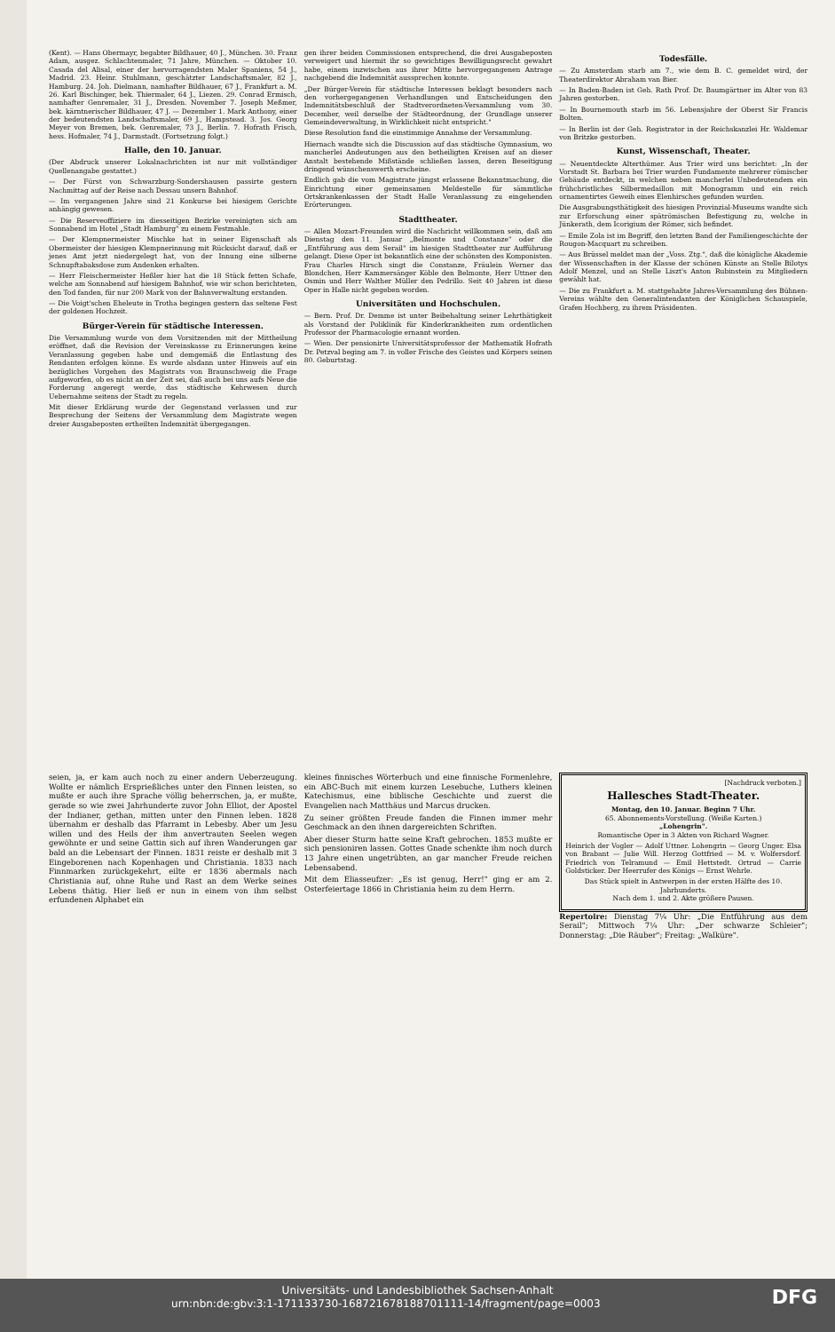(Kent). — Hans Obermayr, begabter Bildhauer, 40 J., München. 30. Franz Adam, ausgez. Schlachtenmaler, 71 Jahre, München. — Oktober 10. Casada del Alisal, einer der hervorragendsten Maler Spaniens, 54 J., Madrid. 23. Heinr. Stuhlmann, geschätzter Landschaftsmaler, 82 J., Hamburg. 24. Joh. Dielmann, namhafter Bildhauer, 67 J., Frankfurt a. M. 26. Karl Bischinger, bek. Thiermaler, 64 J., Liezen. 29. Conrad Ermisch, namhafter Genremaler, 31 J., Dresden. November 7. Joseph Meßmer, bek. kärntnerischer Bildhauer, 47 J. — Dezember 1. Mark Anthony, einer der bedeutendsten Landschaftsmaler, 69 J., Hampstead. 3. Jos. Georg Meyer von Bremen, bek. Genremaler, 73 J., Berlin. 7. Hofrath Frisch, hess. Hofmaler, 74 J., Darmstadt. (Fortsetzung folgt.)
Halle, den 10. Januar.
(Der Abdruck unserer Lokalnachrichten ist nur mit vollständiger Quellenangabe gestattet.)
— Der Fürst von Schwarzburg-Sondershausen passirte gestern Nachmittag auf der Reise nach Dessau unsern Bahnhof.
— Im vergangenen Jahre sind 21 Konkurse bei hiesigem Gerichte anhängig gewesen.
— Die Reserveoffiziere im diesseitigen Bezirke vereinigten sich am Sonnabend im Hotel „Stadt Hamburg" zu einem Festmahle.
— Der Klempnermeister Mischke hat in seiner Eigenschaft als Obermeister der hiesigen Klempnerinnung mit Rücksicht darauf, daß er jenes Amt jetzt niedergelegt hat, von der Innung eine silberne Schnupftabaksdose zum Andenken erhalten.
— Herr Fleischermeister Heßler hier hat die 18 Stück fetten Schafe, welche am Sonnabend auf hiesigem Bahnhof, wie wir schon berichteten, den Tod fanden, für nur 200 Mark von der Bahnverwaltung erstanden.
— Die Voigt'schen Eheleute in Trotha begingen gestern das seltene Fest der goldenen Hochzeit.
Bürger-Verein für städtische Interessen.
Die Versammlung wurde von dem Vorsitzenden mit der Mittheilung eröffnet, daß die Revision der Vereinskasse zu Erinnerungen keine Veranlassung gegeben habe und demgemäß die Entlastung des Rendanten erfolgen könne. Es wurde alsdann unter Hinweis auf ein bezügliches Vorgehen des Magistrats von Braunschweig die Frage aufgeworfen, ob es nicht an der Zeit sei, daß auch bei uns aufs Neue die Forderung angeregt werde, das städtische Kehrwesen durch Uebernahme seitens der Stadt zu regeln.
Mit dieser Erklärung wurde der Gegenstand verlassen und zur Besprechung der Seitens der Versammlung dem Magistrate wegen dreier Ausgabeposten ertheilten Indemnität übergegangen.
gen ihrer beiden Commissionen entsprechend, die drei Ausgabeposten verweigert und hiermit ihr so gewichtiges Bewilligungsrecht gewahrt habe, einem inzwischen aus ihrer Mitte hervorgegangenen Antrage nachgebend die Indemnität aussprechen konnte.
„Der Bürger-Verein für städtische Interessen beklagt besonders nach den vorhergegangenen Verhandlungen und Entscheidungen den Indemnitätsbeschluß der Stadtverordneten-Versammlung vom 30. December, weil derselbe der Städteordnung, der Grundlage unserer Gemeindeverwaltung, in Wirklichkeit nicht entspricht."
Diese Resolution fand die einstimmige Annahme der Versammlung.
Hiernach wandte sich die Discussion auf das städtische Gymnasium, wo mancherlei Andeutungen aus den betheiligten Kreisen auf an dieser Anstalt bestehende Mißstände schließen lassen, deren Beseitigung dringend wünschenswerth erscheine.
Endlich gab die vom Magistrate jüngst erlassene Bekanntmachung, die Einrichtung einer gemeinsamen Meldestelle für sämmtliche Ortskrankenkassen der Stadt Halle Veranlassung zu eingehenden Erörterungen.
Stadttheater.
— Allen Mozart-Freunden wird die Nachricht willkommen sein, daß am Dienstag den 11. Januar „Belmonte und Constanze" oder die „Entführung aus dem Serail" im hiesigen Stadttheater zur Aufführung gelangt. Diese Oper ist bekanntlich eine der schönsten des Komponisten. Frau Charles Hirsch singt die Constanze, Fräulein Werner das Blondchen, Herr Kammersänger Köble den Belmonte, Herr Uttner den Osmin und Herr Walther Müller den Pedrillo. Seit 40 Jahren ist diese Oper in Halle nicht gegeben worden.
Universitäten und Hochschulen.
— Bern. Prof. Dr. Demme ist unter Beibehaltung seiner Lehrthätigkeit als Vorstand der Poliklinik für Kinderkrankheiten zum ordentlichen Professor der Pharmacologie ernannt worden.
— Wien. Der pensionirte Universitätsprofessor der Mathematik Hofrath Dr. Petzval beging am 7. in voller Frische des Geistes und Körpers seinen 80. Geburtstag.
Todesfälle.
— Zu Amsterdam starb am 7., wie dem B. C. gemeldet wird, der Theaterdirektor Abraham van Bier.
— In Baden-Baden ist Geh. Rath Prof. Dr. Baumgärtner im Alter von 83 Jahren gestorben.
— In Bournemouth starb im 56. Lebensjahre der Oberst Sir Francis Bolten.
— In Berlin ist der Geh. Registrator in der Reichskanzlei Hr. Waldemar von Britzke gestorben.
Kunst, Wissenschaft, Theater.
— Neuentdeckte Alterthümer. Aus Trier wird uns berichtet: „In der Vorstadt St. Barbara bei Trier wurden Fundamente mehrerer römischer Gebäude entdeckt, in welchen neben mancherlei Unbedeutendem ein frühchristliches Silbermedaillon mit Monogramm und ein reich ornamentirtes Geweih eines Elenhirsches gefunden wurden.
Die Ausgrabungsthätigkeit des hiesigen Provinzial-Museums wandte sich zur Erforschung einer spätrömischen Befestigung zu, welche in Jünkerath, dem Icorigium der Römer, sich befindet.
— Emile Zola ist im Begriff, den letzten Band der Familiengeschichte der Rougon-Macquart zu schreiben.
— Aus Brüssel meldet man der „Voss. Ztg.", daß die königliche Akademie der Wissenschaften in der Klasse der schönen Künste an Stelle Bilotys Adolf Menzel, und an Stelle Liszt's Anton Rubinstein zu Mitgliedern gewählt hat.
— Die zu Frankfurt a. M. stattgehabte Jahres-Versammlung des Bühnen-Vereins wählte den Generalintendanten der Königlichen Schauspiele, Grafen Hochberg, zu ihrem Präsidenten.
seien, ja, er kam auch noch zu einer andern Ueberzeugung. Wollte er nämlich Ersprießliches unter den Finnen leisten, so mußte er auch ihre Sprache völlig beherrschen, ja, er mußte, gerade so wie zwei Jahrhunderte zuvor John Elliot, der Apostel der Indianer, gethan, mitten unter den Finnen leben. 1828 übernahm er deshalb das Pfarramt in Lebesby. Aber um Jesu willen und des Heils der ihm anvertrauten Seelen wegen gewöhnte er und seine Gattin sich auf ihren Wanderungen gar bald an die Lebensart der Finnen. 1831 reiste er deshalb mit 3 Eingeborenen nach Kopenhagen und Christiania. 1833 nach Finnmarken zurückgekehrt, eilte er 1836 abermals nach Christiania auf, ohne Ruhe und Rast an dem Werke seines Lebens thätig. Hier ließ er nun in einem von ihm selbst erfundenen Alphabet ein
kleines finnisches Wörterbuch und eine finnische Formenlehre, ein ABC-Buch mit einem kurzen Lesebuche, Luthers kleinen Katechismus, eine biblische Geschichte und zuerst die Evangelien nach Matthäus und Marcus drucken.
Zu seiner größten Freude fanden die Finnen immer mehr Geschmack an den ihnen dargereichten Schriften.
Aber dieser Sturm hatte seine Kraft gebrochen. 1853 mußte er sich pensioniren lassen. Gottes Gnade schenkte ihm noch durch 13 Jahre einen ungetrübten, an gar mancher Freude reichen Lebensabend.
Mit dem Eliasseufzer: „Es ist genug, Herr!" ging er am 2. Osterfeiertage 1866 in Christiania heim zu dem Herrn.
[Nachdruck verboten.]
Hallesches Stadt-Theater.
Montag, den 10. Januar. Beginn 7 Uhr.
65. Abonnements-Vorstellung. (Weiße Karten.)
„Lohengrin".
Romantische Oper in 3 Akten von Richard Wagner.
Heinrich der Vogler — Adolf Uttner. Lohengrin — Georg Unger. Elsa von Brabant — Julie Will. Herzog Gottfried — M. v. Wolfersdorf. Friedrich von Telramund — Emil Hettstedt. Ortrud — Carrie Goldsticker. Der Heerrufer des Königs — Ernst Wehrle.
Das Stück spielt in Antwerpen in der ersten Hälfte des 10. Jahrhunderts.
Nach dem 1. und 2. Akte größere Pausen.
Repertoire: Dienstag 7¼ Uhr: „Die Entführung aus dem Serail"; Mittwoch 7¼ Uhr: „Der schwarze Schleier"; Donnerstag: „Die Räuber"; Freitag: „Walküre".
Universitäts- und Landesbibliothek Sachsen-Anhalt
urn:nbn:de:gbv:3:1-171133730-16872167818870111​1-14/fragment/page=0003 DFG